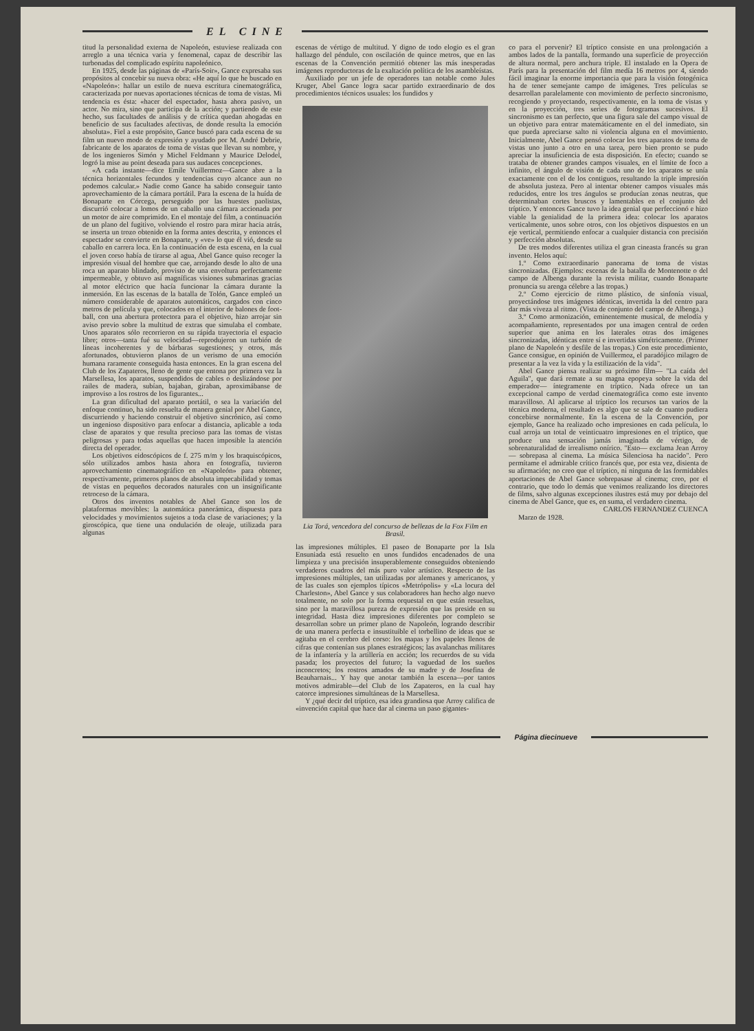EL CINE
titud la personalidad externa de Napoleón, estuviese realizada con arreglo a una técnica varia y fenomenal, capaz de describir las turbonadas del complicado espíritu napoleónico.
En 1925, desde las páginas de «París-Soir», Gance expresaba sus propósitos al concebir su nueva obra: «He aquí lo que he buscado en «Napoleón»: hallar un estilo de nueva escritura cinematográfica, caracterizada por nuevas aportaciones técnicas de toma de vistas. Mi tendencia es ésta: «hacer del espectador, hasta ahora pasivo, un actor. No mira, sino que participa de la acción; y partiendo de este hecho, sus facultades de análisis y de crítica quedan ahogadas en beneficio de sus facultades afectivas, de donde resulta la emoción absoluta». Fiel a este propósito, Gance buscó para cada escena de su film un nuevo modo de expresión y ayudado por M. André Debrie, fabricante de los aparatos de toma de vistas que llevan su nombre, y de los ingenieros Simón y Michel Feldmann y Maurice Delodel, logró la mise au point deseada para sus audaces concepciones.
«A cada instante—dice Emile Vuillermoz—Gance abre a la técnica horizontales fecundos y tendencias cuyo alcance aun no podemos calcular.» Nadie como Gance ha sabido conseguir tanto aprovechamiento de la cámara portátil. Para la escena de la huída de Bonaparte en Córcega, perseguido por las huestes paolistas, discurrió colocar a lomos de un caballo una cámara accionada por un motor de aire comprimido. En el montaje del film, a continuación de un plano del fugitivo, volviendo el rostro para mirar hacia atrás, se inserta un trozo obtenido en la forma antes descrita, y entonces el espectador se convierte en Bonaparte, y «ve» lo que él vió, desde su caballo en carrera loca. En la continuación de esta escena, en la cual el joven corso había de tirarse al agua, Abel Gance quiso recoger la impresión visual del hombre que cae, arrojando desde lo alto de una roca un aparato blindado, provisto de una envoltura perfectamente impermeable, y obtuvo así magníficas visiones submarinas gracias al motor eléctrico que hacía funcionar la cámara durante la inmersión. En las escenas de la batalla de Tolón, Gance empleó un número considerable de aparatos automáticos, cargados con cinco metros de película y que, colocados en el interior de balones de foot-ball, con una abertura protectora para el objetivo, hizo arrojar sin aviso previo sobre la multitud de extras que simulaba el combate. Unos aparatos sólo recorrieron en su rápida trayectoria el espacio libre; otros—tanta fué su velocidad—reprodujeron un turbión de líneas incoherentes y de bárbaras sugestiones; y otros, más afortunados, obtuvieron planos de un verismo de una emoción humana raramente conseguida hasta entonces. En la gran escena del Club de los Zapateros, lleno de gente que entona por primera vez la Marsellesa, los aparatos, suspendidos de cables o deslizándose por railes de madera, subían, bajaban, giraban, aproximábanse de improviso a los rostros de los figurantes...
La gran dificultad del aparato portátil, o sea la variación del enfoque continuo, ha sido resuelta de manera genial por Abel Gance, discurriendo y haciendo construir el objetivo sincrónico, así como un ingenioso dispositivo para enfocar a distancia, aplicable a toda clase de aparatos y que resulta precioso para las tomas de vistas peligrosas y para todas aquellas que hacen imposible la atención directa del operador.
Los objetivos eidoscópicos de f. 275 m/m y los braquiscópicos, sólo utilizados ambos hasta ahora en fotografía, tuvieron aprovechamiento cinematográfico en «Napoleón» para obtener, respectivamente, primeros planos de absoluta impecabilidad y tomas de vistas en pequeños decorados naturales con un insignificante retroceso de la cámara.
Otros dos inventos notables de Abel Gance son los de plataformas movibles: la automática panorámica, dispuesta para velocidades y movimientos sujetos a toda clase de variaciones; y la giroscópica, que tiene una ondulación de oleaje, utilizada para algunas
escenas de vértigo de multitud. Y digno de todo elogio es el gran hallazgo del péndulo, con oscilación de quince metros, que en las escenas de la Convención permitió obtener las más inesperadas imágenes reproductoras de la exaltación política de los asambleístas.
Auxiliado por un jefe de operadores tan notable como Jules Kruger, Abel Gance logra sacar partido extraordinario de dos procedimientos técnicos usuales: los fundidos y
Lia Torá, vencedora del concurso de bellezas de la Fox Film en Brasil.
las impresiones múltiples. El paseo de Bonaparte por la Isla Ensuniada está resuelto en unos fundidos encadenados de una limpieza y una precisión insuperablemente conseguidos obteniendo verdaderos cuadros del más puro valor artístico. Respecto de las impresiones múltiples, tan utilizadas por alemanes y americanos, y de las cuales son ejemplos típicos «Metrópolis» y «La locura del Charleston», Abel Gance y sus colaboradores han hecho algo nuevo totalmente, no solo por la forma orquestal en que están resueltas, sino por la maravillosa pureza de expresión que las preside en su integridad. Hasta diez impresiones diferentes por completo se desarrollan sobre un primer plano de Napoleón, logrando describir de una manera perfecta e insustituible el torbellino de ideas que se agitaba en el cerebro del corso: los mapas y los papeles llenos de cifras que contenían sus planes estratégicos; las avalanchas militares de la infantería y la artillería en acción; los recuerdos de su vida pasada; los proyectos del futuro; la vaguedad de los sueños inconcretos; los rostros amados de su madre y de Josefina de Beauharnais... Y hay que anotar también la escena—por tantos motivos admirable—del Club de los Zapateros, en la cual hay catorce impresiones simultáneas de la Marsellesa.
Y ¿qué decir del tríptico, esa idea grandiosa que Arroy califica de «invención capital que hace dar al cinema un paso gigantes-
co para el porvenir? El tríptico consiste en una prolongación a ambos lados de la pantalla, formando una superficie de proyección de altura normal, pero anchura triple. El instalado en la Opera de París para la presentación del film medía 16 metros por 4, siendo fácil imaginar la enorme importancia que para la visión fotogénica ha de tener semejante campo de imágenes. Tres películas se desarrollan paralelamente con movimiento de perfecto sincronismo, recogiendo y proyectando, respectivamente, en la toma de vistas y en la proyección, tres series de fotogramas sucesivos. El sincronismo es tan perfecto, que una figura sale del campo visual de un objetivo para entrar matemáticamente en el del inmediato, sin que pueda apreciarse salto ni violencia alguna en el movimiento. Inicialmente, Abel Gance pensó colocar los tres aparatos de toma de vistas uno junto a otro en una tarea, pero bien pronto se pudo apreciar la insuficiencia de esta disposición. En efecto; cuando se trataba de obtener grandes campos visuales, en el límite de foco a infinito, el ángulo de visión de cada uno de los aparatos se unía exactamente con el de los contiguos, resultando la triple impresión de absoluta justeza. Pero al intentar obtener campos visuales más reducidos, entre los tres ángulos se producían zonas neutras, que determinaban cortes bruscos y lamentables en el conjunto del tríptico. Y entonces Gance tuvo la idea genial que perfeccionó e hizo viable la genialidad de la primera idea: colocar los aparatos verticalmente, unos sobre otros, con los objetivos dispuestos en un eje vertical, permitiendo enfocar a cualquier distancia con precisión y perfección absolutas.
De tres modos diferentes utiliza el gran cineasta francés su gran invento. Helos aquí:
1.º Como extraordinario panorama de toma de vistas sincronizadas. (Ejemplos: escenas de la batalla de Montenotte o del campo de Albenga durante la revista militar, cuando Bonaparte pronuncia su arenga célebre a las tropas.)
2.º Como ejercicio de ritmo plástico, de sinfonía visual, proyectándose tres imágenes idénticas, invertida la del centro para dar más viveza al ritmo. (Vista de conjunto del campo de Albenga.)
3.º Como armonización, eminentemente musical, de melodía y acompañamiento, representados por una imagen central de orden superior que anima en los laterales otras dos imágenes sincronizadas, idénticas entre sí e invertidas simétricamente. (Primer plano de Napoleón y desfile de las tropas.) Con este procedimiento, Gance consigue, en opinión de Vuillermoz, el paradójico milagro de presentar a la vez la vida y la estilización de la vida".
Abel Gance piensa realizar su próximo film— "La caída del Aguila", que dará remate a su magna epopeya sobre la vida del emperador— íntegramente en tríptico. Nada ofrece un tan excepcional campo de verdad cinematográfica como este invento maravilloso. Al aplicarse al tríptico los recursos tan varios de la técnica moderna, el resultado es algo que se sale de cuanto pudiera concebirse normalmente. En la escena de la Convención, por ejemplo, Gance ha realizado ocho impresiones en cada película, lo cual arroja un total de veinticuatro impresiones en el tríptico, que produce una sensación jamás imaginada de vértigo, de sobrenaturalidad de irrealismo onírico. "Esto— exclama Jean Arroy— sobrepasa al cinema. La música Silenciosa ha nacido". Pero permítame el admirable crítico francés que, por esta vez, disienta de su afirmación; no creo que el tríptico, ni ninguna de las formidables aportaciones de Abel Gance sobrepasase al cinema; creo, por el contrario, que todo lo demás que venimos realizando los directores de films, salvo algunas excepciones ilustres está muy por debajo del cinema de Abel Gance, que es, en suma, el verdadero cinema.
CARLOS FERNANDEZ CUENCA
Marzo de 1928.
Página diecinueve